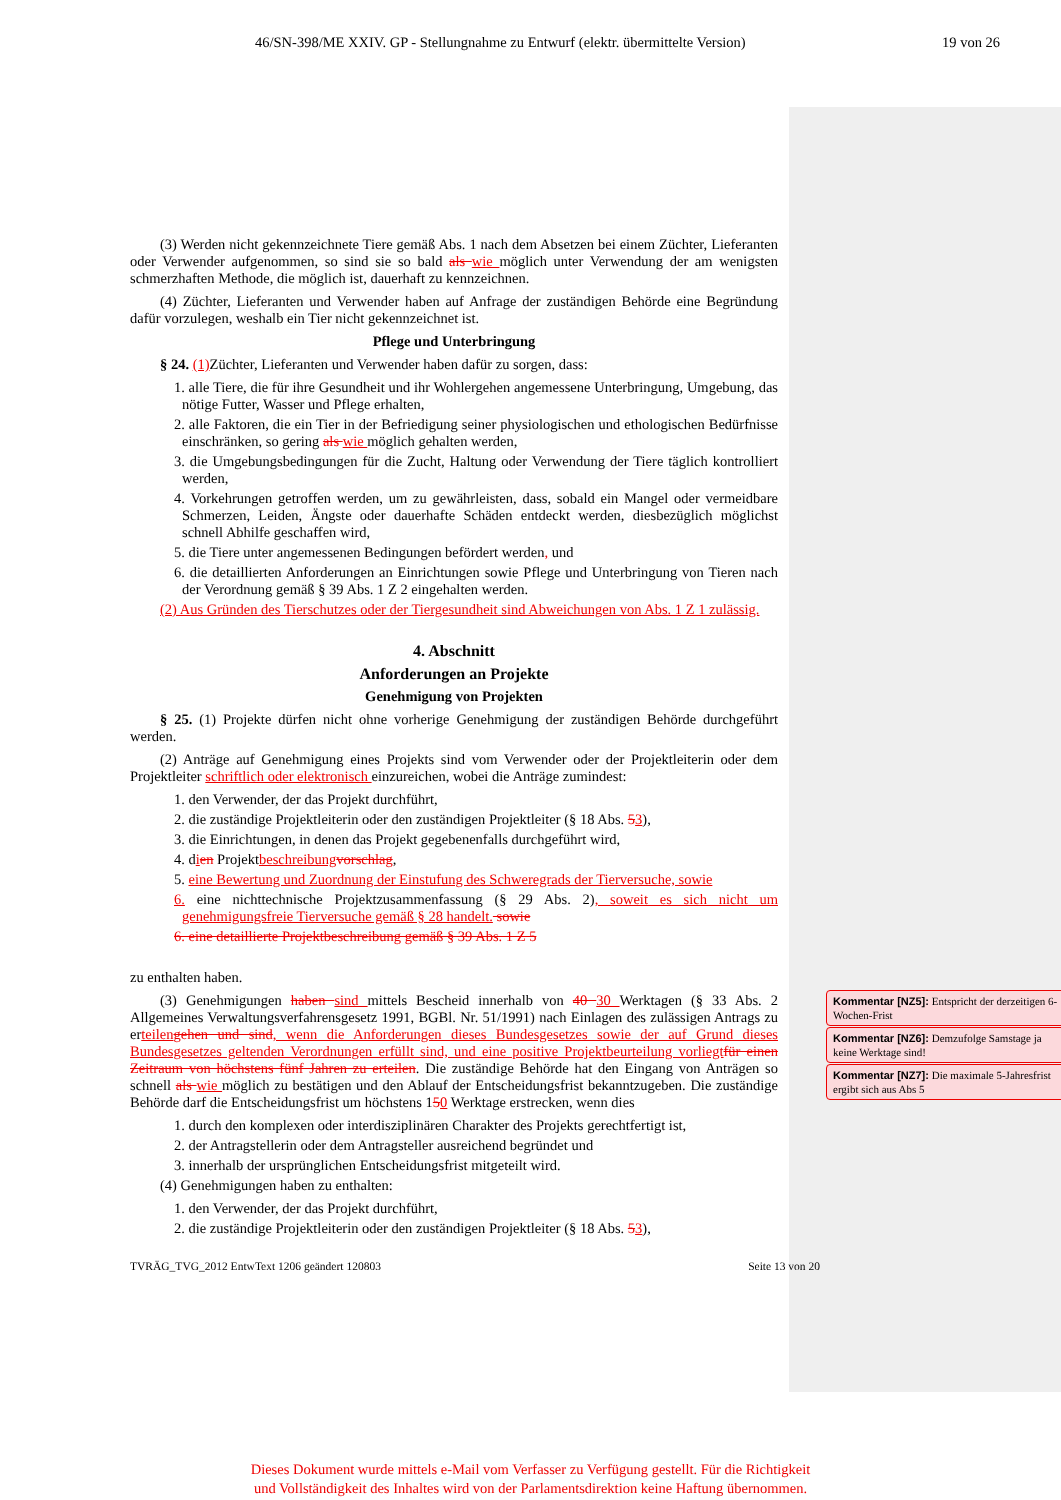46/SN-398/ME XXIV. GP - Stellungnahme zu Entwurf (elektr. übermittelte Version) 19 von 26
(3) Werden nicht gekennzeichnete Tiere gemäß Abs. 1 nach dem Absetzen bei einem Züchter, Lieferanten oder Verwender aufgenommen, so sind sie so bald als wie möglich unter Verwendung der am wenigsten schmerzhaften Methode, die möglich ist, dauerhaft zu kennzeichnen.
(4) Züchter, Lieferanten und Verwender haben auf Anfrage der zuständigen Behörde eine Begründung dafür vorzulegen, weshalb ein Tier nicht gekennzeichnet ist.
Pflege und Unterbringung
§ 24. (1) Züchter, Lieferanten und Verwender haben dafür zu sorgen, dass:
1. alle Tiere, die für ihre Gesundheit und ihr Wohlergehen angemessene Unterbringung, Umgebung, das nötige Futter, Wasser und Pflege erhalten,
2. alle Faktoren, die ein Tier in der Befriedigung seiner physiologischen und ethologischen Bedürfnisse einschränken, so gering als wie möglich gehalten werden,
3. die Umgebungsbedingungen für die Zucht, Haltung oder Verwendung der Tiere täglich kontrolliert werden,
4. Vorkehrungen getroffen werden, um zu gewährleisten, dass, sobald ein Mangel oder vermeidbare Schmerzen, Leiden, Ängste oder dauerhafte Schäden entdeckt werden, diesbezüglich möglichst schnell Abhilfe geschaffen wird,
5. die Tiere unter angemessenen Bedingungen befördert werden, und
6. die detaillierten Anforderungen an Einrichtungen sowie Pflege und Unterbringung von Tieren nach der Verordnung gemäß § 39 Abs. 1 Z 2 eingehalten werden.
(2) Aus Gründen des Tierschutzes oder der Tiergesundheit sind Abweichungen von Abs. 1 Z 1 zulässig.
4. Abschnitt
Anforderungen an Projekte
Genehmigung von Projekten
§ 25. (1) Projekte dürfen nicht ohne vorherige Genehmigung der zuständigen Behörde durchgeführt werden.
(2) Anträge auf Genehmigung eines Projekts sind vom Verwender oder der Projektleiterin oder dem Projektleiter schriftlich oder elektronisch einzureichen, wobei die Anträge zumindest:
1. den Verwender, der das Projekt durchführt,
2. die zuständige Projektleiterin oder den zuständigen Projektleiter (§ 18 Abs. 53),
3. die Einrichtungen, in denen das Projekt gegebenenfalls durchgeführt wird,
4. dien Projektbeschreibung vorschlag,
5. eine Bewertung und Zuordnung der Einstufung des Schweregrads der Tierversuche, sowie
6. eine nichttechnische Projektzusammenfassung (§ 29 Abs. 2), soweit es sich nicht um genehmigungsfreie Tierversuche gemäß § 28 handelt. sowie
6. eine detaillierte Projektbeschreibung gemäß § 39 Abs. 1 Z 5
zu enthalten haben.
(3) Genehmigungen haben sind mittels Bescheid innerhalb von 40 30 Werktagen (§ 33 Abs. 2 Allgemeines Verwaltungsverfahrensgesetz 1991, BGBl. Nr. 51/1991) nach Einlagen des zulässigen Antrags zu erteilen gehen und sind, wenn die Anforderungen dieses Bundesgesetzes sowie der auf Grund dieses Bundesgesetzes geltenden Verordnungen erfüllt sind, und eine positive Projektbeurteilung vorliegt für einen Zeitraum von höchstens fünf Jahren zu erteilen. Die zuständige Behörde hat den Eingang von Anträgen so schnell als wie möglich zu bestätigen und den Ablauf der Entscheidungsfrist bekanntzugeben. Die zuständige Behörde darf die Entscheidungsfrist um höchstens 150 Werktage erstrecken, wenn dies
1. durch den komplexen oder interdisziplinären Charakter des Projekts gerechtfertigt ist,
2. der Antragstellerin oder dem Antragsteller ausreichend begründet und
3. innerhalb der ursprünglichen Entscheidungsfrist mitgeteilt wird.
(4) Genehmigungen haben zu enthalten:
1. den Verwender, der das Projekt durchführt,
2. die zuständige Projektleiterin oder den zuständigen Projektleiter (§ 18 Abs. 53),
Kommentar [NZ5]: Entspricht der derzeitigen 6-Wochen-Frist
Kommentar [NZ6]: Demzufolge Samstage ja keine Werktage sind!
Kommentar [NZ7]: Die maximale 5-Jahresfrist ergibt sich aus Abs 5
TVRÄG_TVG_2012 EntwText 1206 geändert 120803 Seite 13 von 20
Dieses Dokument wurde mittels e-Mail vom Verfasser zu Verfügung gestellt. Für die Richtigkeit
und Vollständigkeit des Inhaltes wird von der Parlamentsdirektion keine Haftung übernommen.